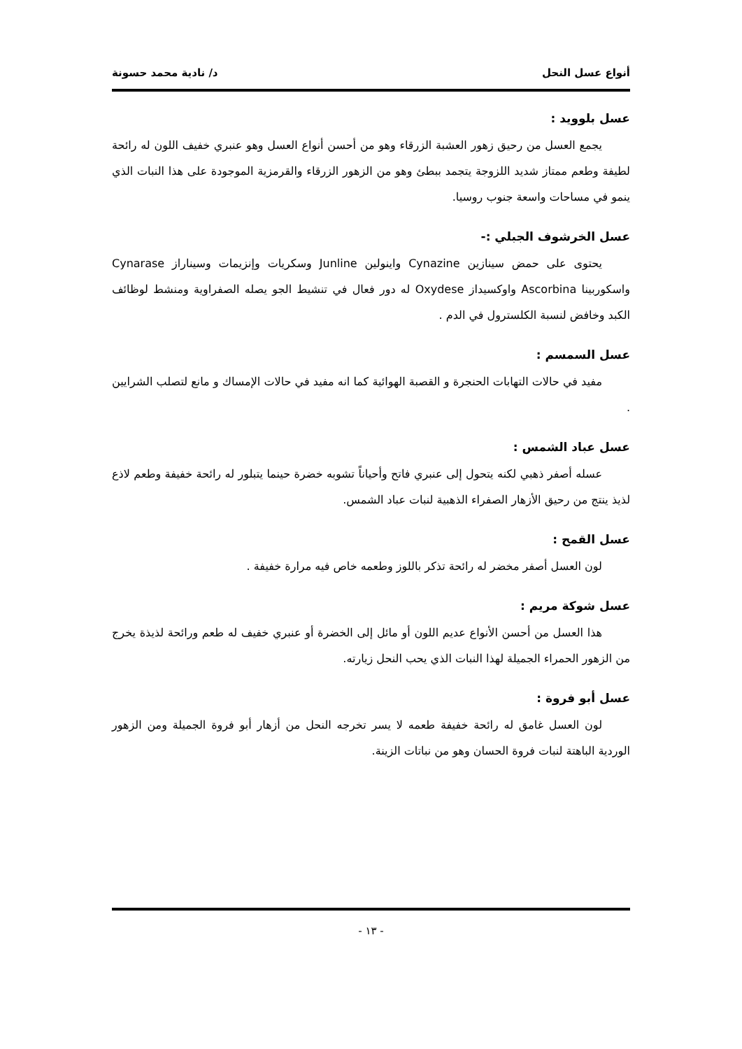أنواع عسل النحل د/ نادية محمد حسونة
عسل بلوويد :
يجمع العسل من رحيق زهور العشبة الزرقاء وهو من أحسن أنواع العسل وهو عنبري خفيف اللون له رائحة لطيفة وطعم ممتاز شديد اللزوجة يتجمد ببطئ وهو من الزهور الزرقاء والقرمزية الموجودة على هذا النبات الذي ينمو في مساحات واسعة جنوب روسيا.
عسل الخرشوف الجبلي :-
يحتوى على حمض سينازين Cynazine واينولين Junline وسكريات وإنزيمات وسيناراز Cynarase واسكوربينا Ascorbina واوكسيداز Oxydese له دور فعال في تنشيط الجو يصله الصفراوية ومنشط لوظائف الكبد وخافض لنسبة الكلسترول في الدم .
عسل السمسم :
مفيد في حالات التهابات الحنجرة و القصبة الهوائية كما انه مفيد في حالات الإمساك و مانع لتصلب الشرايين .
عسل عباد الشمس :
عسله أصفر ذهبي لكنه يتحول إلى عنبري فاتح وأحياناً تشوبه خضرة حينما يتبلور له رائحة خفيفة وطعم لاذع لذيذ ينتج من رحيق الأزهار الصفراء الذهبية لنبات عباد الشمس.
عسل القمح :
لون العسل أصفر مخضر له رائحة تذكر باللوز وطعمه خاص فيه مرارة خفيفة .
عسل شوكة مريم :
هذا العسل من أحسن الأنواع عديم اللون أو مائل إلى الخضرة أو عنبري خفيف له طعم ورائحة لذيذة يخرج من الزهور الحمراء الجميلة لهذا النبات الذي يحب النحل زيارته.
عسل أبو فروة :
لون العسل غامق له رائحة خفيفة طعمه لا يسر تخرجه النحل من أزهار أبو فروة الجميلة ومن الزهور الوردية الباهتة لنبات فروة الحسان وهو من نباتات الزينة.
- ١٣ -